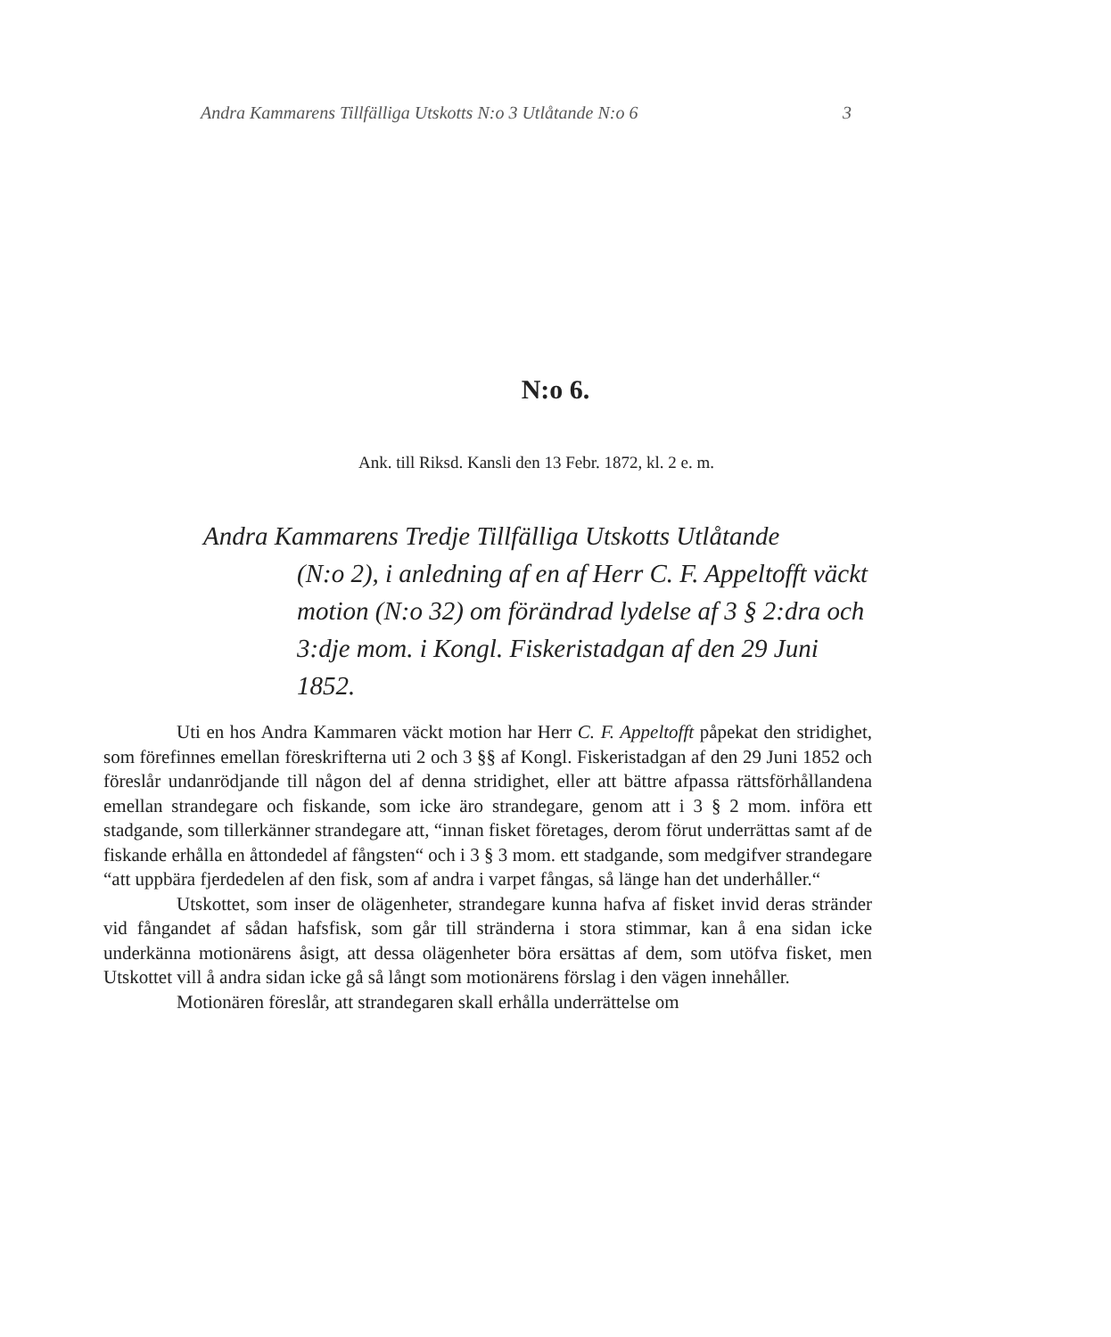Andra Kammarens Tillfälliga Utskotts N:o 3 Utlåtande N:o 6 3
N:o 6.
Ank. till Riksd. Kansli den 13 Febr. 1872, kl. 2 e. m.
Andra Kammarens Tredje Tillfälliga Utskotts Utlåtande
(N:o 2), i anledning af en af Herr C. F. Appeltofft väckt motion (N:o 32) om förändrad lydelse af 3 § 2:dra och 3:dje mom. i Kongl. Fiskeristadgan af den 29 Juni 1852.
Uti en hos Andra Kammaren väckt motion har Herr C. F. Appeltofft påpekat den stridighet, som förefinnes emellan föreskrifterna uti 2 och 3 §§ af Kongl. Fiskeristadgan af den 29 Juni 1852 och föreslår undanrödjande till någon del af denna stridighet, eller att bättre afpassa rättsförhållandena emellan strandegare och fiskande, som icke äro strandegare, genom att i 3 § 2 mom. införa ett stadgande, som tillerkänner strandegare att, “innan fisket företages, derom förut underrättas samt af de fiskande erhålla en åttondedel af fångsten“ och i 3 § 3 mom. ett stadgande, som medgifver strandegare “att uppbära fjerdedelen af den fisk, som af andra i varpet fångas, så länge han det underhåller.“
Utskottet, som inser de olägenheter, strandegare kunna hafva af fisket invid deras stränder vid fångandet af sådan hafsfisk, som går till stränderna i stora stimmar, kan å ena sidan icke underkänna motionärens åsigt, att dessa olägenheter böra ersättas af dem, som utöfva fisket, men Utskottet vill å andra sidan icke gå så långt som motionärens förslag i den vägen innehåller.
Motionären föreslår, att strandegaren skall erhålla underrättelse om